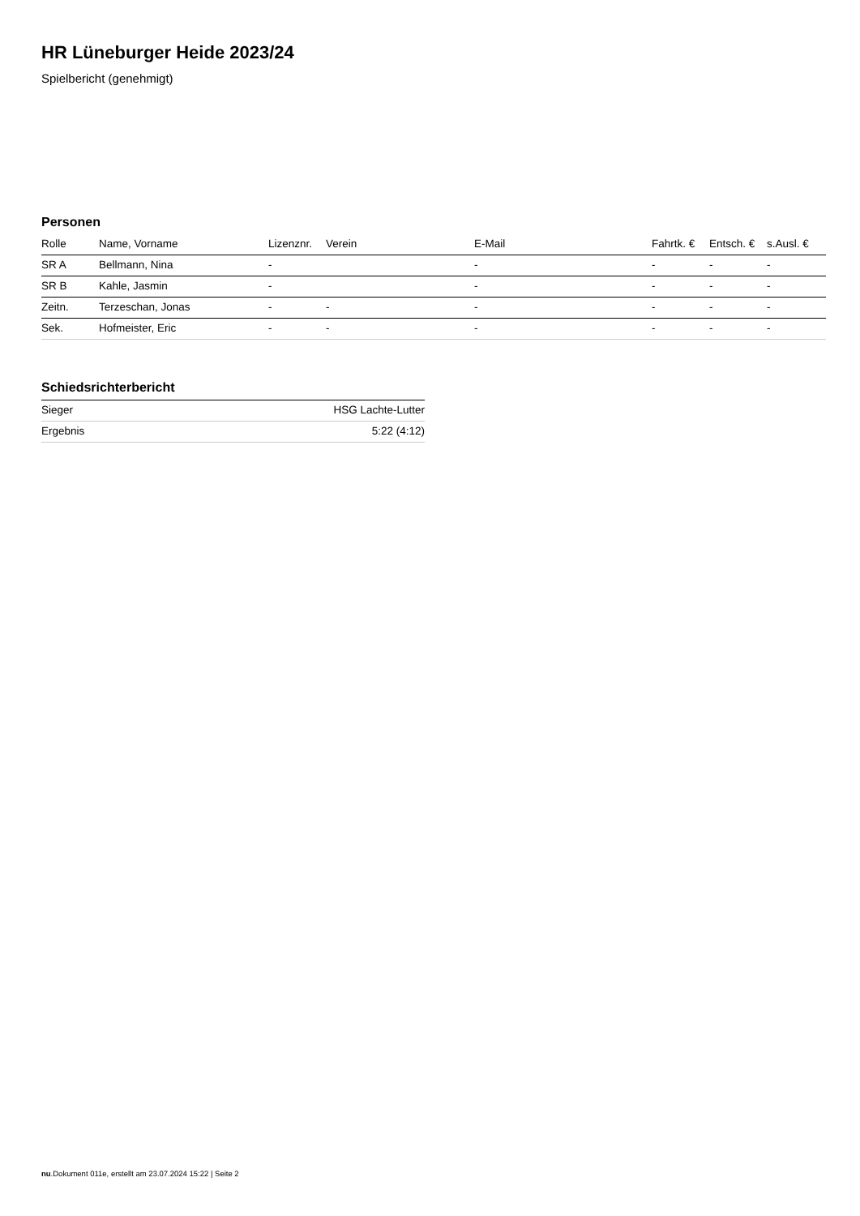HR Lüneburger Heide 2023/24
Spielbericht (genehmigt)
Personen
| Rolle | Name, Vorname | Lizenznr. | Verein | E-Mail | Fahrtk. € | Entsch. € | s.Ausl. € |
| --- | --- | --- | --- | --- | --- | --- | --- |
| SR A | Bellmann, Nina | - | | - | - | - | - |
| SR B | Kahle, Jasmin | - | | - | - | - | - |
| Zeitn. | Terzeschan, Jonas | - | - | - | - | - | - |
| Sek. | Hofmeister, Eric | - | - | - | - | - | - |
Schiedsrichterbericht
| Sieger | HSG Lachte-Lutter |
| Ergebnis | 5:22 (4:12) |
nu.Dokument 011e, erstellt am 23.07.2024 15:22 | Seite 2